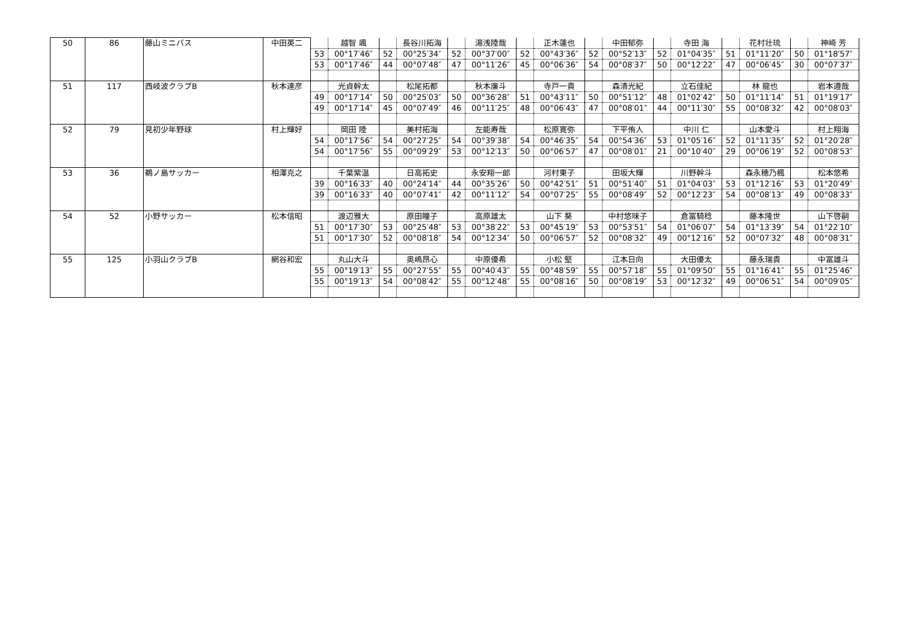| 50 | 86 | 藤山ミニバス | 中田英二 | | 越智 颯 | | 長谷川拓海 | | 湯浅陸哉 | | 正木蓮也 | | 中田郁弥 | | 寺田 海 | | 花村壮琉 | | 神崎 芳 |
| | | | | 53 | 00°17′46″ | 52 | 00°25′34″ | 52 | 00°37′00″ | 52 | 00°43′36″ | 52 | 00°52′13″ | 52 | 01°04′35″ | 51 | 01°11′20″ | 50 | 01°18′57″ |
| | | | | 53 | 00°17′46″ | 44 | 00°07′48″ | 47 | 00°11′26″ | 45 | 00°06′36″ | 54 | 00°08′37″ | 50 | 00°12′22″ | 47 | 00°06′45″ | 30 | 00°07′37″ |
| 51 | 117 | 西岐波クラブB | 秋本達彦 | | 光貞幹太 | | 松尾拓都 | | 秋本廉斗 | | 寺戸一貴 | | 森清光紀 | | 立石佳紀 | | 林 龍也 | | 岩本遵哉 |
| | | | | 49 | 00°17′14″ | 50 | 00°25′03″ | 50 | 00°36′28″ | 51 | 00°43′11″ | 50 | 00°51′12″ | 48 | 01°02′42″ | 50 | 01°11′14″ | 51 | 01°19′17″ |
| | | | | 49 | 00°17′14″ | 45 | 00°07′49″ | 46 | 00°11′25″ | 48 | 00°06′43″ | 47 | 00°08′01″ | 44 | 00°11′30″ | 55 | 00°08′32″ | 42 | 00°08′03″ |
| 52 | 79 | 見初少年野球 | 村上輝好 | | 岡田 陸 | | 美村拓海 | | 左能寿哉 | | 松原寛弥 | | 下平侑人 | | 中川 仁 | | 山本愛斗 | | 村上翔海 |
| | | | | 54 | 00°17′56″ | 54 | 00°27′25″ | 54 | 00°39′38″ | 54 | 00°46′35″ | 54 | 00°54′36″ | 53 | 01°05′16″ | 52 | 01°11′35″ | 52 | 01°20′28″ |
| | | | | 54 | 00°17′56″ | 55 | 00°09′29″ | 53 | 00°12′13″ | 50 | 00°06′57″ | 47 | 00°08′01″ | 21 | 00°10′40″ | 29 | 00°06′19″ | 52 | 00°08′53″ |
| 53 | 36 | 鵜ノ島サッカー | 相澤克之 | | 千葉紫温 | | 日高拓史 | | 永安翔一郎 | | 河村東子 | | 田坂大輝 | | 川野幹斗 | | 森永穂乃楓 | | 松本悠希 |
| | | | | 39 | 00°16′33″ | 40 | 00°24′14″ | 44 | 00°35′26″ | 50 | 00°42′51″ | 51 | 00°51′40″ | 51 | 01°04′03″ | 53 | 01°12′16″ | 53 | 01°20′49″ |
| | | | | 39 | 00°16′33″ | 40 | 00°07′41″ | 42 | 00°11′12″ | 54 | 00°07′25″ | 55 | 00°08′49″ | 52 | 00°12′23″ | 54 | 00°08′13″ | 49 | 00°08′33″ |
| 54 | 52 | 小野サッカー | 松本信昭 | | 渡辺雅大 | | 原田瞳子 | | 高原雄太 | | 山下 葵 | | 中村悠味子 | | 倉冨騎稔 | | 藤本隆世 | | 山下啓嗣 |
| | | | | 51 | 00°17′30″ | 53 | 00°25′48″ | 53 | 00°38′22″ | 53 | 00°45′19″ | 53 | 00°53′51″ | 54 | 01°06′07″ | 54 | 01°13′39″ | 54 | 01°22′10″ |
| | | | | 51 | 00°17′30″ | 52 | 00°08′18″ | 54 | 00°12′34″ | 50 | 00°06′57″ | 52 | 00°08′32″ | 49 | 00°12′16″ | 52 | 00°07′32″ | 48 | 00°08′31″ |
| 55 | 125 | 小羽山クラブB | 網谷和宏 | | 丸山大斗 | | 奥嶋昂心 | | 中原優希 | | 小松 堅 | | 江本日向 | | 大田優太 | | 藤永瑞貴 | | 中冨雄斗 |
| | | | | 55 | 00°19′13″ | 55 | 00°27′55″ | 55 | 00°40′43″ | 55 | 00°48′59″ | 55 | 00°57′18″ | 55 | 01°09′50″ | 55 | 01°16′41″ | 55 | 01°25′46″ |
| | | | | 55 | 00°19′13″ | 54 | 00°08′42″ | 55 | 00°12′48″ | 55 | 00°08′16″ | 50 | 00°08′19″ | 53 | 00°12′32″ | 49 | 00°06′51″ | 54 | 00°09′05″ |